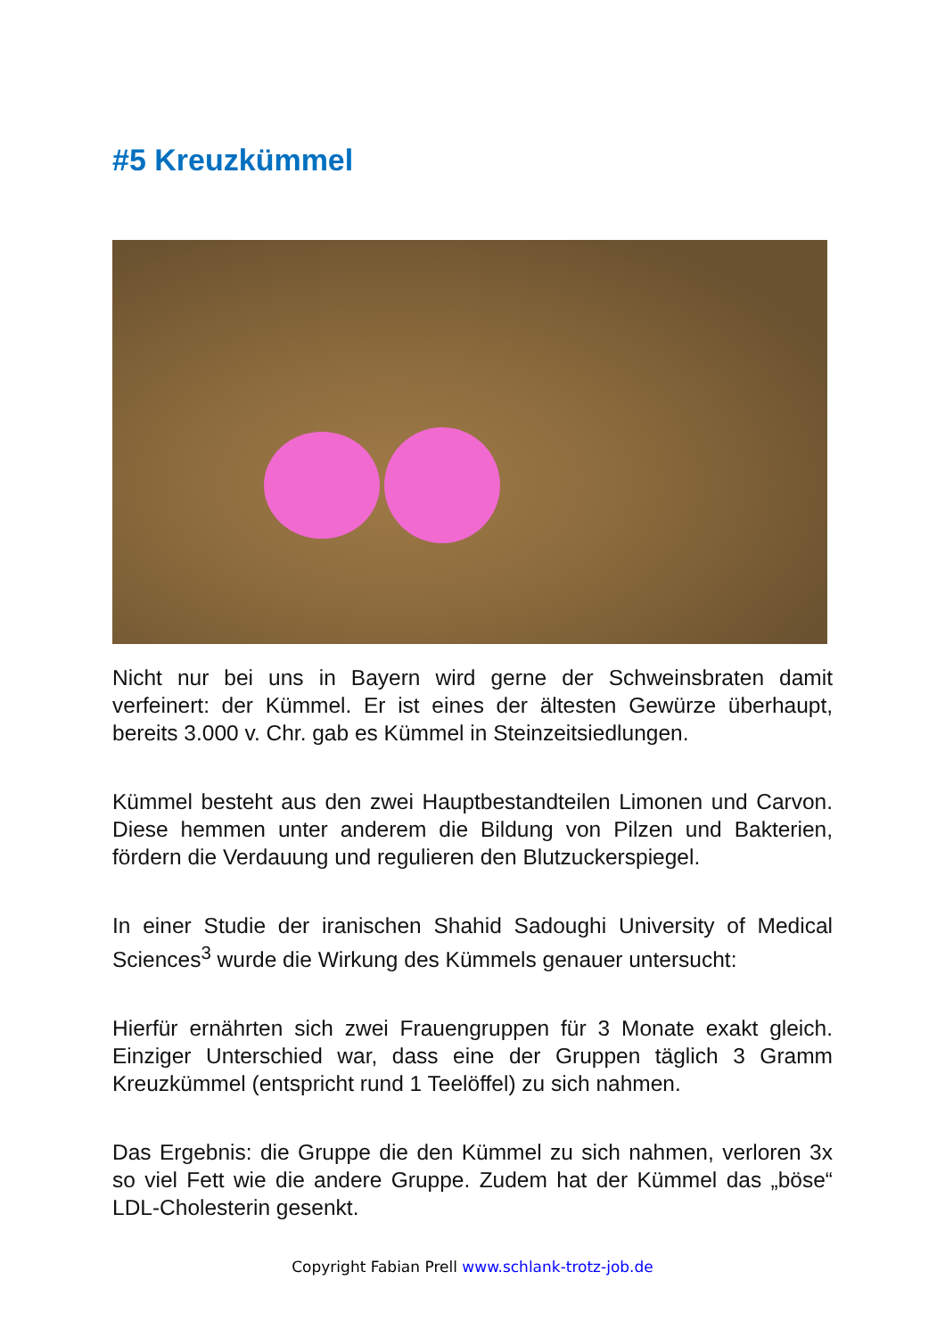#5 Kreuzkümmel
Nicht nur bei uns in Bayern wird gerne der Schweinsbraten damit verfeinert: der Kümmel. Er ist eines der ältesten Gewürze überhaupt, bereits 3.000 v. Chr. gab es Kümmel in Steinzeitsiedlungen.
Kümmel besteht aus den zwei Hauptbestandteilen Limonen und Carvon. Diese hemmen unter anderem die Bildung von Pilzen und Bakterien, fördern die Verdauung und regulieren den Blutzuckerspiegel.
In einer Studie der iranischen Shahid Sadoughi University of Medical Sciences<sup>3</sup> wurde die Wirkung des Kümmels genauer untersucht:
Hierfür ernährten sich zwei Frauengruppen für 3 Monate exakt gleich. Einziger Unterschied war, dass eine der Gruppen täglich 3 Gramm Kreuzkümmel (entspricht rund 1 Teelöffel) zu sich nahmen.
Das Ergebnis: die Gruppe die den Kümmel zu sich nahmen, verloren 3x so viel Fett wie die andere Gruppe. Zudem hat der Kümmel das „böse“ LDL-Cholesterin gesenkt.
Copyright Fabian Prell www.schlank-trotz-job.de